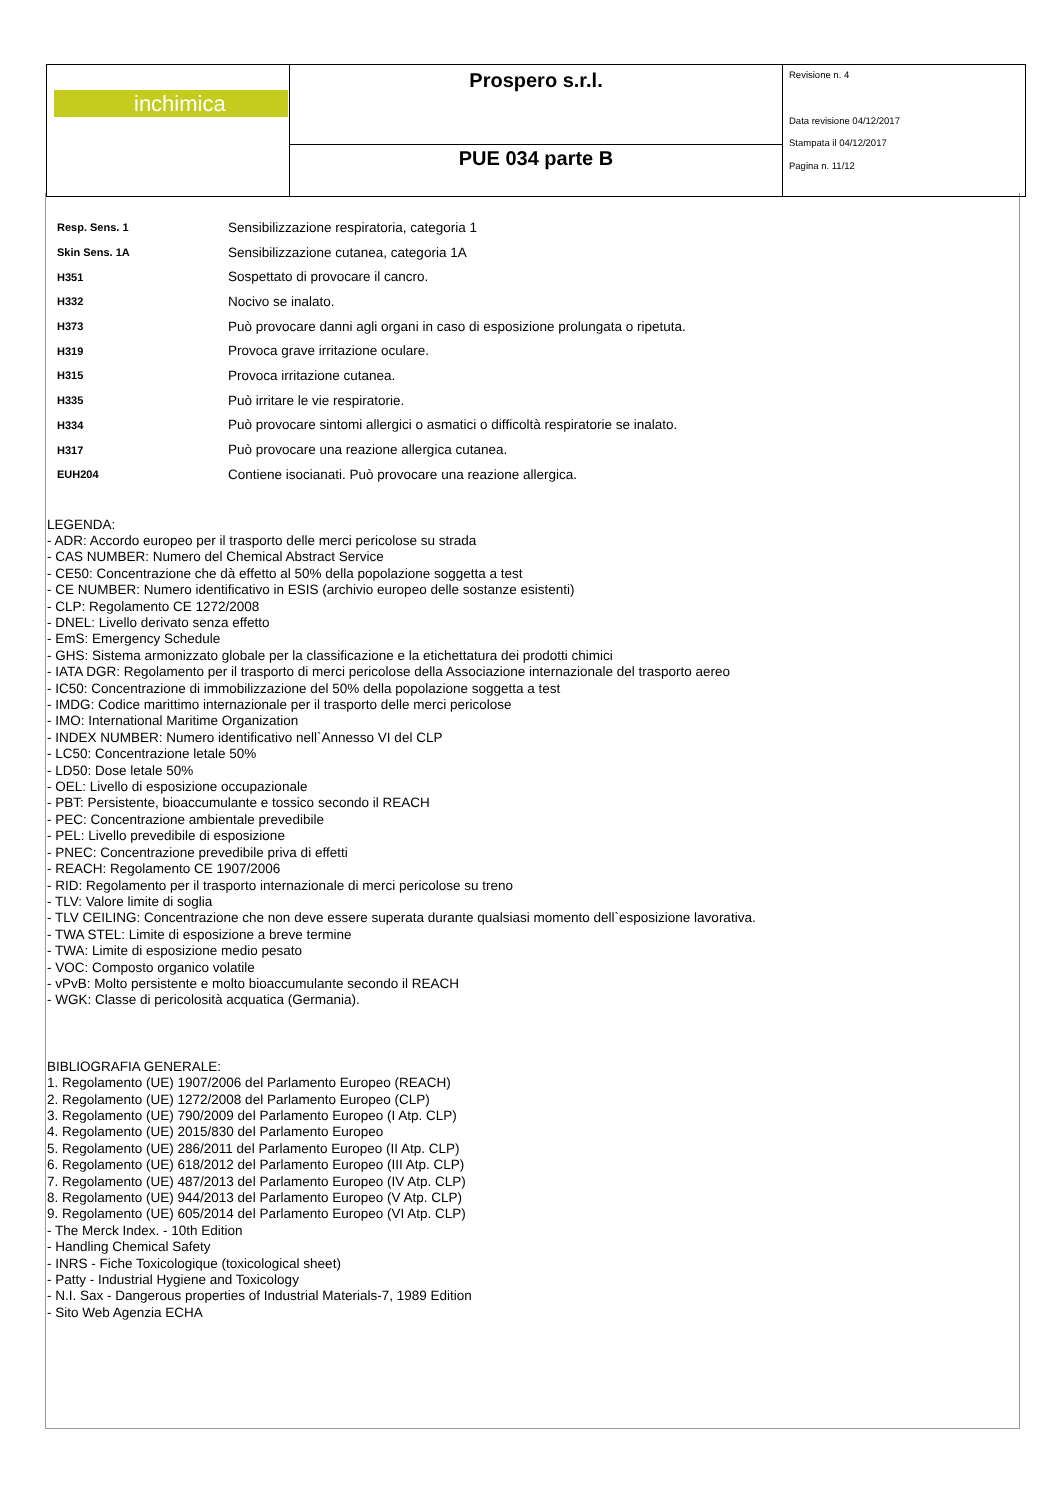| inchimica | Prospero s.r.l. | Revisione n. 4 Data revisione 04/12/2017 Stampata il 04/12/2017 Pagina n. 11/12 |
| | PUE 034 parte B | |
| Resp. Sens. 1 | Sensibilizzazione respiratoria, categoria 1 |
| Skin Sens. 1A | Sensibilizzazione cutanea, categoria 1A |
| H351 | Sospettato di provocare il cancro. |
| H332 | Nocivo se inalato. |
| H373 | Può provocare danni agli organi in caso di esposizione prolungata o ripetuta. |
| H319 | Provoca grave irritazione oculare. |
| H315 | Provoca irritazione cutanea. |
| H335 | Può irritare le vie respiratorie. |
| H334 | Può provocare sintomi allergici o asmatici o difficoltà respiratorie se inalato. |
| H317 | Può provocare una reazione allergica cutanea. |
| EUH204 | Contiene isocianati. Può provocare una reazione allergica. |
LEGENDA:
- ADR: Accordo europeo per il trasporto delle merci pericolose su strada
- CAS NUMBER: Numero del Chemical Abstract Service
- CE50: Concentrazione che dà effetto al 50% della popolazione soggetta a test
- CE NUMBER: Numero identificativo in ESIS (archivio europeo delle sostanze esistenti)
- CLP: Regolamento CE 1272/2008
- DNEL: Livello derivato senza effetto
- EmS: Emergency Schedule
- GHS: Sistema armonizzato globale per la classificazione e la etichettatura dei prodotti chimici
- IATA DGR: Regolamento per il trasporto di merci pericolose della Associazione internazionale del trasporto aereo
- IC50: Concentrazione di immobilizzazione del 50% della popolazione soggetta a test
- IMDG: Codice marittimo internazionale per il trasporto delle merci pericolose
- IMO: International Maritime Organization
- INDEX NUMBER: Numero identificativo nell`Annesso VI del CLP
- LC50: Concentrazione letale 50%
- LD50: Dose letale 50%
- OEL: Livello di esposizione occupazionale
- PBT: Persistente, bioaccumulante e tossico secondo il REACH
- PEC: Concentrazione ambientale prevedibile
- PEL: Livello prevedibile di esposizione
- PNEC: Concentrazione prevedibile priva di effetti
- REACH: Regolamento CE 1907/2006
- RID: Regolamento per il trasporto internazionale di merci pericolose su treno
- TLV: Valore limite di soglia
- TLV CEILING: Concentrazione che non deve essere superata durante qualsiasi momento dell`esposizione lavorativa.
- TWA STEL: Limite di esposizione a breve termine
- TWA: Limite di esposizione medio pesato
- VOC: Composto organico volatile
- vPvB: Molto persistente e molto bioaccumulante secondo il REACH
- WGK: Classe di pericolosità acquatica (Germania).
BIBLIOGRAFIA GENERALE:
1. Regolamento (UE) 1907/2006 del Parlamento Europeo (REACH)
2. Regolamento (UE) 1272/2008 del Parlamento Europeo (CLP)
3. Regolamento (UE) 790/2009 del Parlamento Europeo (I Atp. CLP)
4. Regolamento (UE) 2015/830 del Parlamento Europeo
5. Regolamento (UE) 286/2011 del Parlamento Europeo (II Atp. CLP)
6. Regolamento (UE) 618/2012 del Parlamento Europeo (III Atp. CLP)
7. Regolamento (UE) 487/2013 del Parlamento Europeo (IV Atp. CLP)
8. Regolamento (UE) 944/2013 del Parlamento Europeo (V Atp. CLP)
9. Regolamento (UE) 605/2014 del Parlamento Europeo (VI Atp. CLP)
- The Merck Index. - 10th Edition
- Handling Chemical Safety
- INRS - Fiche Toxicologique (toxicological sheet)
- Patty - Industrial Hygiene and Toxicology
- N.I. Sax - Dangerous properties of Industrial Materials-7, 1989 Edition
- Sito Web Agenzia ECHA